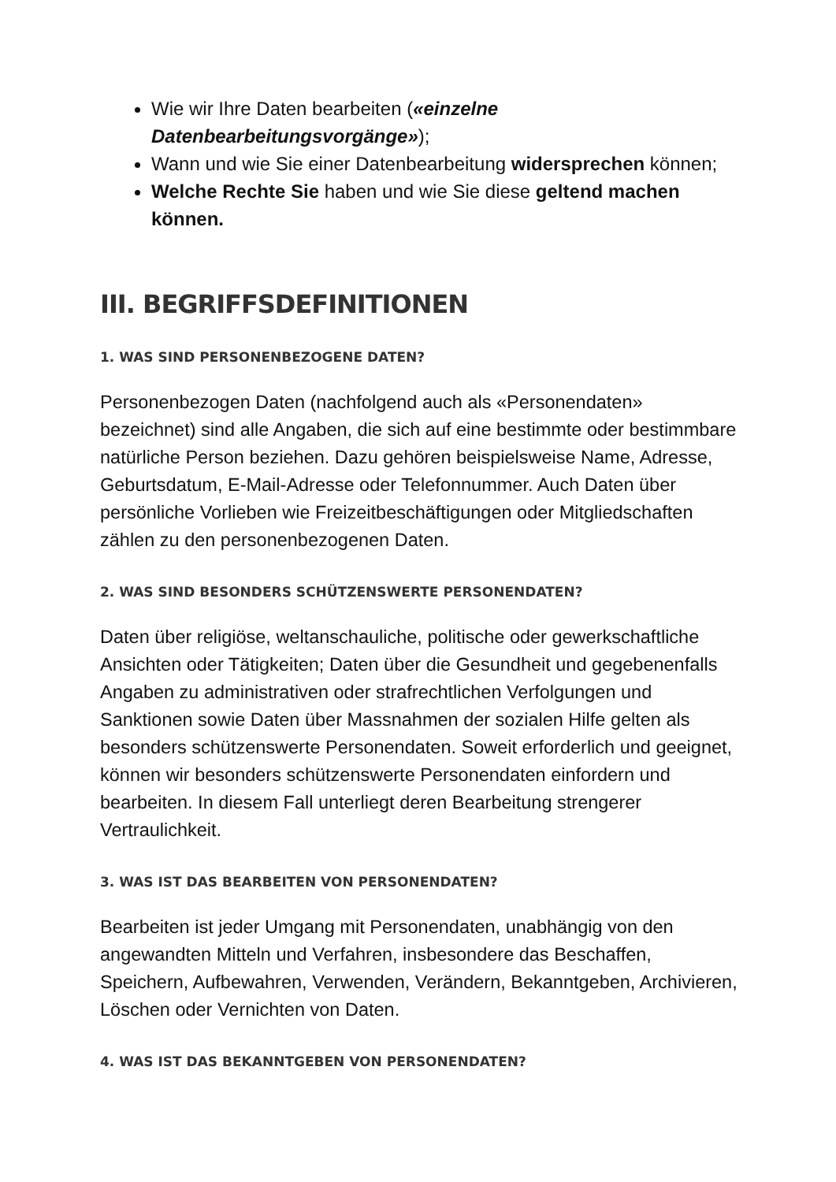Wie wir Ihre Daten bearbeiten («einzelne Datenbearbeitungsvorgänge»);
Wann und wie Sie einer Datenbearbeitung widersprechen können;
Welche Rechte Sie haben und wie Sie diese geltend machen können.
III. BEGRIFFSDEFINITIONEN
1. WAS SIND PERSONENBEZOGENE DATEN?
Personenbezogen Daten (nachfolgend auch als «Personendaten» bezeichnet) sind alle Angaben, die sich auf eine bestimmte oder bestimmbare natürliche Person beziehen. Dazu gehören beispielsweise Name, Adresse, Geburtsdatum, E-Mail-Adresse oder Telefonnummer. Auch Daten über persönliche Vorlieben wie Freizeitbeschäftigungen oder Mitgliedschaften zählen zu den personenbezogenen Daten.
2. WAS SIND BESONDERS SCHÜTZENSWERTE PERSONENDATEN?
Daten über religiöse, weltanschauliche, politische oder gewerkschaftliche Ansichten oder Tätigkeiten; Daten über die Gesundheit und gegebenenfalls Angaben zu administrativen oder strafrechtlichen Verfolgungen und Sanktionen sowie Daten über Massnahmen der sozialen Hilfe gelten als besonders schützenswerte Personendaten. Soweit erforderlich und geeignet, können wir besonders schützenswerte Personendaten einfordern und bearbeiten. In diesem Fall unterliegt deren Bearbeitung strengerer Vertraulichkeit.
3. WAS IST DAS BEARBEITEN VON PERSONENDATEN?
Bearbeiten ist jeder Umgang mit Personendaten, unabhängig von den angewandten Mitteln und Verfahren, insbesondere das Beschaffen, Speichern, Aufbewahren, Verwenden, Verändern, Bekanntgeben, Archivieren, Löschen oder Vernichten von Daten.
4. WAS IST DAS BEKANNTGEBEN VON PERSONENDATEN?